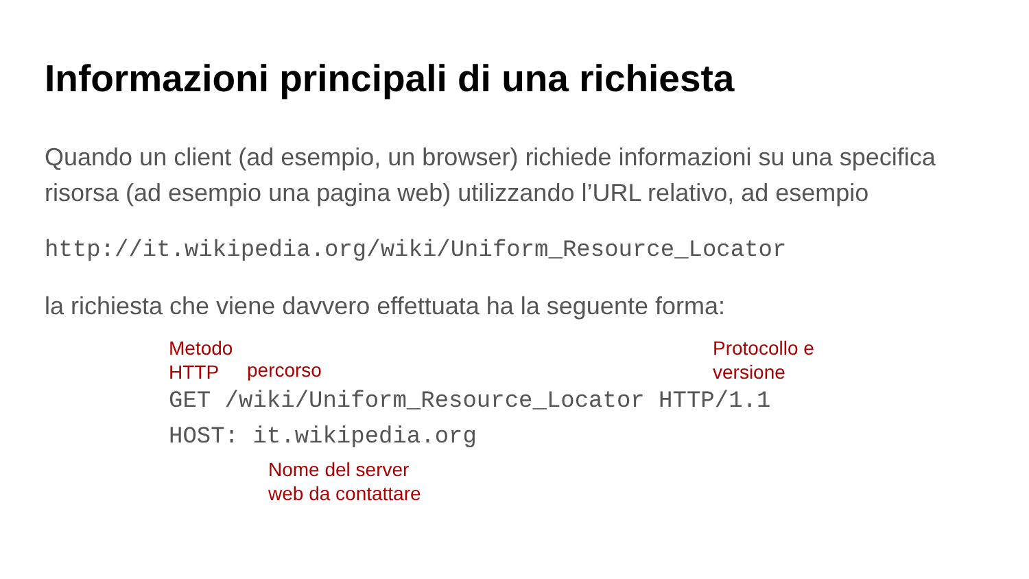Informazioni principali di una richiesta
Quando un client (ad esempio, un browser) richiede informazioni su una specifica risorsa (ad esempio una pagina web) utilizzando l’URL relativo, ad esempio
http://it.wikipedia.org/wiki/Uniform_Resource_Locator
la richiesta che viene davvero effettuata ha la seguente forma:
Metodo
HTTP
percorso
Protocollo e
versione
GET /wiki/Uniform_Resource_Locator HTTP/1.1
HOST: it.wikipedia.org
Nome del server
web da contattare